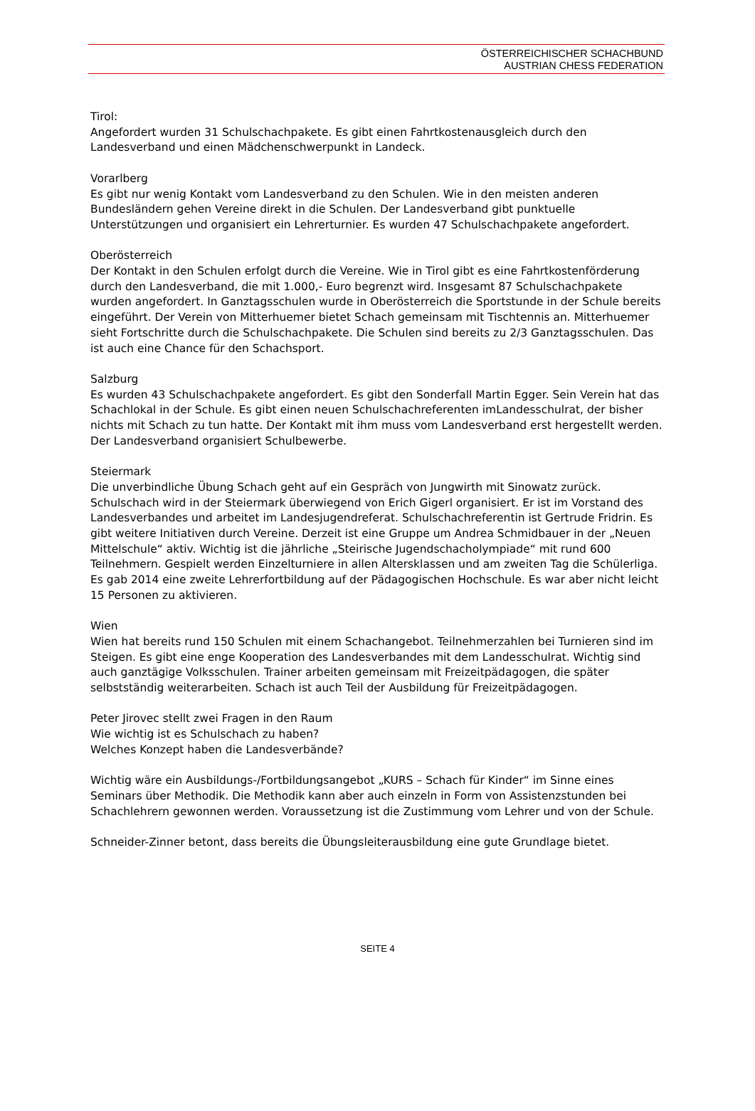ÖSTERREICHISCHER SCHACHBUND
AUSTRIAN CHESS FEDERATION
Tirol:
Angefordert wurden 31 Schulschachpakete. Es gibt einen Fahrtkostenausgleich durch den Landesverband und einen Mädchenschwerpunkt in Landeck.
Vorarlberg
Es gibt nur wenig Kontakt vom Landesverband zu den Schulen. Wie in den meisten anderen Bundesländern gehen Vereine direkt in die Schulen. Der Landesverband gibt punktuelle Unterstützungen und organisiert ein Lehrerturnier. Es wurden 47 Schulschachpakete angefordert.
Oberösterreich
Der Kontakt in den Schulen erfolgt durch die Vereine. Wie in Tirol gibt es eine Fahrtkostenförderung durch den Landesverband, die mit 1.000,- Euro begrenzt wird. Insgesamt 87 Schulschachpakete wurden angefordert. In Ganztagsschulen wurde in Oberösterreich die Sportstunde in der Schule bereits eingeführt. Der Verein von Mitterhuemer bietet Schach gemeinsam mit Tischtennis an. Mitterhuemer sieht Fortschritte durch die Schulschachpakete. Die Schulen sind bereits zu 2/3 Ganztagsschulen. Das ist auch eine Chance für den Schachsport.
Salzburg
Es wurden 43 Schulschachpakete angefordert. Es gibt den Sonderfall Martin Egger. Sein Verein hat das Schachlokal in der Schule. Es gibt einen neuen Schulschachreferenten imLandesschulrat, der bisher nichts mit Schach zu tun hatte. Der Kontakt mit ihm muss vom Landesverband erst hergestellt werden. Der Landesverband organisiert Schulbewerbe.
Steiermark
Die unverbindliche Übung Schach geht auf ein Gespräch von Jungwirth mit Sinowatz zurück. Schulschach wird in der Steiermark überwiegend von Erich Gigerl organisiert. Er ist im Vorstand des Landesverbandes und arbeitet im Landesjugendreferat. Schulschachreferentin ist Gertrude Fridrin. Es gibt weitere Initiativen durch Vereine. Derzeit ist eine Gruppe um Andrea Schmidbauer in der „Neuen Mittelschule“ aktiv. Wichtig ist die jährliche „Steirische Jugendschacholympiade“ mit rund 600 Teilnehmern. Gespielt werden Einzelturniere in allen Altersklassen und am zweiten Tag die Schülerliga. Es gab 2014 eine zweite Lehrerfortbildung auf der Pädagogischen Hochschule. Es war aber nicht leicht 15 Personen zu aktivieren.
Wien
Wien hat bereits rund 150 Schulen mit einem Schachangebot. Teilnehmerzahlen bei Turnieren sind im Steigen. Es gibt eine enge Kooperation des Landesverbandes mit dem Landesschulrat. Wichtig sind auch ganztägige Volksschulen. Trainer arbeiten gemeinsam mit Freizeitpädagogen, die später selbstständig weiterarbeiten. Schach ist auch Teil der Ausbildung für Freizeitpädagogen.
Peter Jirovec stellt zwei Fragen in den Raum
Wie wichtig ist es Schulschach zu haben?
Welches Konzept haben die Landesverbände?
Wichtig wäre ein Ausbildungs-/Fortbildungsangebot „KURS – Schach für Kinder“ im Sinne eines Seminars über Methodik. Die Methodik kann aber auch einzeln in Form von Assistenzstunden bei Schachlehrern gewonnen werden. Voraussetzung ist die Zustimmung vom Lehrer und von der Schule.
Schneider-Zinner betont, dass bereits die Übungsleiterausbildung eine gute Grundlage bietet.
SEITE 4